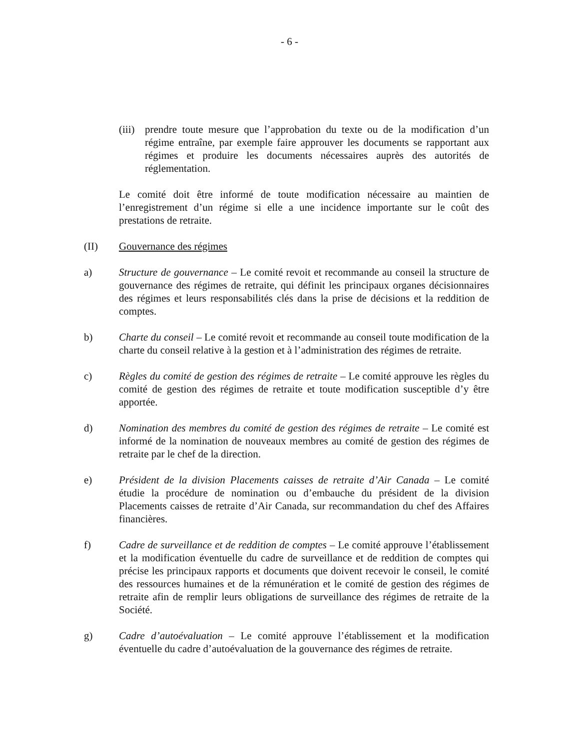- 6 -
(iii)
prendre toute mesure que l’approbation du texte ou de la modification d’un régime entraîne, par exemple faire approuver les documents se rapportant aux régimes et produire les documents nécessaires auprès des autorités de réglementation.
Le comité doit être informé de toute modification nécessaire au maintien de l’enregistrement d’un régime si elle a une incidence importante sur le coût des prestations de retraite.
(II) Gouvernance des régimes
a) Structure de gouvernance – Le comité revoit et recommande au conseil la structure de gouvernance des régimes de retraite, qui définit les principaux organes décisionnaires des régimes et leurs responsabilités clés dans la prise de décisions et la reddition de comptes.
b) Charte du conseil – Le comité revoit et recommande au conseil toute modification de la charte du conseil relative à la gestion et à l’administration des régimes de retraite.
c) Règles du comité de gestion des régimes de retraite – Le comité approuve les règles du comité de gestion des régimes de retraite et toute modification susceptible d’y être apportée.
d) Nomination des membres du comité de gestion des régimes de retraite – Le comité est informé de la nomination de nouveaux membres au comité de gestion des régimes de retraite par le chef de la direction.
e) Président de la division Placements caisses de retraite d’Air Canada – Le comité étudie la procédure de nomination ou d’embauche du président de la division Placements caisses de retraite d’Air Canada, sur recommandation du chef des Affaires financières.
f) Cadre de surveillance et de reddition de comptes – Le comité approuve l’établissement et la modification éventuelle du cadre de surveillance et de reddition de comptes qui précise les principaux rapports et documents que doivent recevoir le conseil, le comité des ressources humaines et de la rémunération et le comité de gestion des régimes de retraite afin de remplir leurs obligations de surveillance des régimes de retraite de la Société.
g) Cadre d’autoévaluation – Le comité approuve l’établissement et la modification éventuelle du cadre d’autoévaluation de la gouvernance des régimes de retraite.